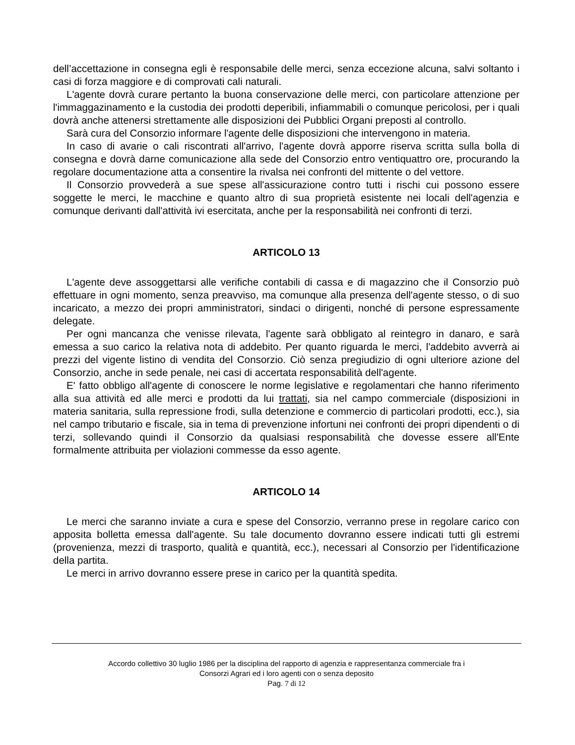dell’accettazione in consegna egli è responsabile delle merci, senza eccezione alcuna, salvi soltanto i casi di forza maggiore e di comprovati cali naturali.
L'agente dovrà curare pertanto la buona conservazione delle merci, con particolare attenzione per l'immaggazinamento e la custodia dei prodotti deperibili, infiammabili o comunque pericolosi, per i quali dovrà anche attenersi strettamente alle disposizioni dei Pubblici Organi preposti al controllo.
Sarà cura del Consorzio informare l'agente delle disposizioni che intervengono in materia.
In caso di avarie o cali riscontrati all'arrivo, l'agente dovrà apporre riserva scritta sulla bolla di consegna e dovrà darne comunicazione alla sede del Consorzio entro ventiquattro ore, procurando la regolare documentazione atta a consentire la rivalsa nei confronti del mittente o del vettore.
Il Consorzio provvederà a sue spese all'assicurazione contro tutti i rischi cui possono essere soggette le merci, le macchine e quanto altro di sua proprietà esistente nei locali dell'agenzia e comunque derivanti dall'attività ivi esercitata, anche per la responsabilità nei confronti di terzi.
ARTICOLO 13
L'agente deve assoggettarsi alle verifiche contabili di cassa e di magazzino che il Consorzio può effettuare in ogni momento, senza preavviso, ma comunque alla presenza dell'agente stesso, o di suo incaricato, a mezzo dei propri amministratori, sindaci o dirigenti, nonché di persone espressamente delegate.
Per ogni mancanza che venisse rilevata, l'agente sarà obbligato al reintegro in danaro, e sarà emessa a suo carico la relativa nota di addebito. Per quanto riguarda le merci, l'addebito avverrà ai prezzi del vigente listino di vendita del Consorzio. Ciò senza pregiudizio di ogni ulteriore azione del Consorzio, anche in sede penale, nei casi di accertata responsabilità dell'agente.
E' fatto obbligo all'agente di conoscere le norme legislative e regolamentari che hanno riferimento alla sua attività ed alle merci e prodotti da lui trattati, sia nel campo commerciale (disposizioni in materia sanitaria, sulla repressione frodi, sulla detenzione e commercio di particolari prodotti, ecc.), sia nel campo tributario e fiscale, sia in tema di prevenzione infortuni nei confronti dei propri dipendenti o di terzi, sollevando quindi il Consorzio da qualsiasi responsabilità che dovesse essere all'Ente formalmente attribuita per violazioni commesse da esso agente.
ARTICOLO 14
Le merci che saranno inviate a cura e spese del Consorzio, verranno prese in regolare carico con apposita bolletta emessa dall'agente. Su tale documento dovranno essere indicati tutti gli estremi (provenienza, mezzi di trasporto, qualità e quantità, ecc.), necessari al Consorzio per l'identificazione della partita.
Le merci in arrivo dovranno essere prese in carico per la quantità spedita.
Accordo collettivo 30 luglio 1986 per la disciplina del rapporto di agenzia e rappresentanza commerciale fra i
Consorzi Agrari ed i loro agenti con o senza deposito
Pag. 7 di 12